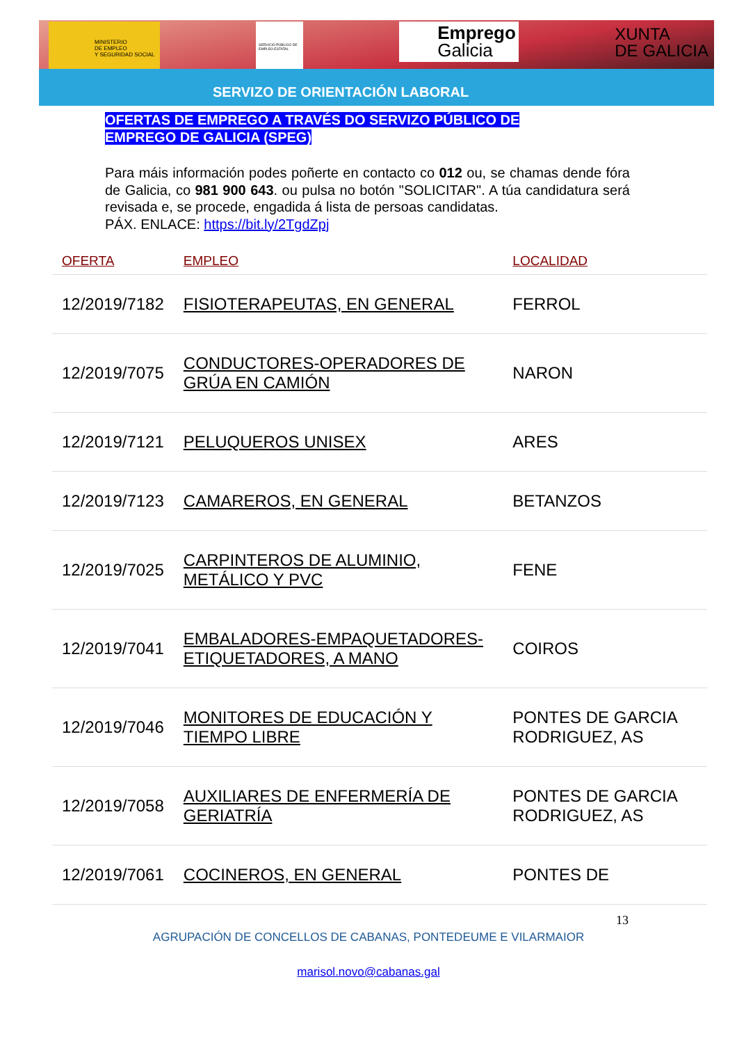MINISTERIO
DE EMPLEO
Y SEGURIDAD SOCIAL
SERVICIO PÚBLICO DE EMPLEO ESTATAL
Emprego
Galicia
XUNTA
DE GALICIA
SERVIZO DE ORIENTACIÓN LABORAL
OFERTAS DE EMPREGO A TRAVÉS DO SERVIZO PÚBLICO DE
EMPREGO DE GALICIA (SPEG)
Para máis información podes poñerte en contacto co 012 ou, se chamas dende fóra de Galicia, co 981 900 643. ou pulsa no botón "SOLICITAR". A túa candidatura será revisada e, se procede, engadida á lista de persoas candidatas.
PÁX. ENLACE: https://bit.ly/2TgdZpj
| OFERTA | EMPLEO | LOCALIDAD |
| --- | --- | --- |
| 12/2019/7182 | FISIOTERAPEUTAS, EN GENERAL | FERROL |
| 12/2019/7075 | CONDUCTORES-OPERADORES DE GRÚA EN CAMIÓN | NARON |
| 12/2019/7121 | PELUQUEROS UNISEX | ARES |
| 12/2019/7123 | CAMAREROS, EN GENERAL | BETANZOS |
| 12/2019/7025 | CARPINTEROS DE ALUMINIO, METÁLICO Y PVC | FENE |
| 12/2019/7041 | EMBALADORES-EMPAQUETADORES-ETIQUETADORES, A MANO | COIROS |
| 12/2019/7046 | MONITORES DE EDUCACIÓN Y TIEMPO LIBRE | PONTES DE GARCIA RODRIGUEZ, AS |
| 12/2019/7058 | AUXILIARES DE ENFERMERÍA DE GERIATRÍA | PONTES DE GARCIA RODRIGUEZ, AS |
| 12/2019/7061 | COCINEROS, EN GENERAL | PONTES DE |
13
AGRUPACIÓN DE CONCELLOS DE CABANAS, PONTEDEUME E VILARMAIOR
marisol.novo@cabanas.gal